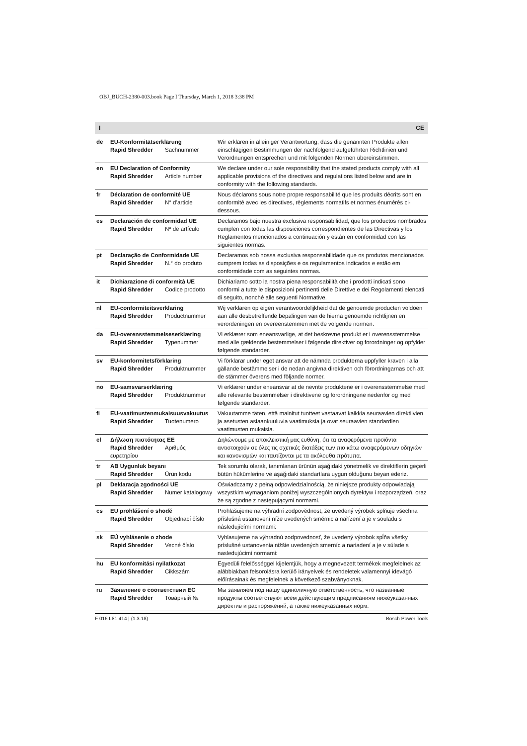OBJ_BUCH-2380-003.book Page I Thursday, March 1, 2018 3:38 PM
I CE
| de | EU-Konformitätserklärung Rapid Shredder Sachnummer | Wir erklären in alleiniger Verantwortung, dass die genannten Produkte allen einschlägigen Bestimmungen der nachfolgend aufgeführten Richtlinien und Verordnungen entsprechen und mit folgenden Normen übereinstimmen. |
| en | EU Declaration of Conformity Rapid Shredder Article number | We declare under our sole responsibility that the stated products comply with all applicable provisions of the directives and regulations listed below and are in conformity with the following standards. |
| fr | Déclaration de conformité UE Rapid Shredder N° d’article | Nous déclarons sous notre propre responsabilité que les produits décrits sont en conformité avec les directives, règlements normatifs et normes énumérés ci-dessous. |
| es | Declaración de conformidad UE Rapid Shredder Nº de artículo | Declaramos bajo nuestra exclusiva responsabilidad, que los productos nombrados cumplen con todas las disposiciones correspondientes de las Directivas y los Reglamentos mencionados a continuación y están en conformidad con las siguientes normas. |
| pt | Declaração de Conformidade UE Rapid Shredder N.° do produto | Declaramos sob nossa exclusiva responsabilidade que os produtos mencionados cumprem todas as disposições e os regulamentos indicados e estão em conformidade com as seguintes normas. |
| it | Dichiarazione di conformità UE Rapid Shredder Codice prodotto | Dichiariamo sotto la nostra piena responsabilità che i prodotti indicati sono conformi a tutte le disposizioni pertinenti delle Direttive e dei Regolamenti elencati di seguito, nonché alle seguenti Normative. |
| nl | EU-conformiteitsverklaring Rapid Shredder Productnummer | Wij verklaren op eigen verantwoordelijkheid dat de genoemde producten voldoen aan alle desbetreffende bepalingen van de hierna genoemde richtlijnen en verordeningen en overeenstemmen met de volgende normen. |
| da | EU-overensstemmelseserklæring Rapid Shredder Typenummer | Vi erklærer som eneansvarlige, at det beskrevne produkt er i overensstemmelse med alle gældende bestemmelser i følgende direktiver og forordninger og opfylder følgende standarder. |
| sv | EU-konformitetsförklaring Rapid Shredder Produktnummer | Vi förklarar under eget ansvar att de nämnda produkterna uppfyller kraven i alla gällande bestämmelser i de nedan angivna direktiven och förordningarnas och att de stämmer överens med följande normer. |
| no | EU-samsvarserklæring Rapid Shredder Produktnummer | Vi erklærer under eneansvar at de nevnte produktene er i overensstemmelse med alle relevante bestemmelser i direktivene og forordningene nedenfor og med følgende standarder. |
| fi | EU-vaatimustenmukaisuusvakuutus Rapid Shredder Tuotenumero | Vakuutamme täten, että mainitut tuotteet vastaavat kaikkia seuraavien direktiivien ja asetusten asiaankuuluvia vaatimuksia ja ovat seuraavien standardien vaatimusten mukaisia. |
| el | Δήλωση πιστότητας ΕΕ Rapid Shredder Αριθμός ευρετηρίου | Δηλώνουμε με αποκλειστική μας ευθύνη, ότι τα αναφερόμενα προϊόντα αντιστοιχούν σε όλες τις σχετικές διατάξεις των πιο κάτω αναφερόμενων οδηγιών και κανονισμών και ταυτίζονται με τα ακόλουθα πρότυπα. |
| tr | AB Uygunluk beyanı Rapid Shredder Ürün kodu | Tek sorumlu olarak, tanımlanan ürünün aşağıdaki yönetmelik ve direktiflerin geçerli bütün hükümlerine ve aşağıdaki standartlara uygun olduğunu beyan ederiz. |
| pl | Deklaracja zgodności UE Rapid Shredder Numer katalogowy | Oświadczamy z pełną odpowiedzialnością, że niniejsze produkty odpowiadają wszystkim wymaganiom poniżej wyszczególnionych dyrektyw i rozporządzeń, oraz że są zgodne z następującymi normami. |
| cs | EU prohlášení o shodě Rapid Shredder Objednací číslo | Prohlašujeme na výhradní zodpovědnost, že uvedený výrobek splňuje všechna příslušná ustanovení níže uvedených směrnic a nařízení a je v souladu s následujícími normami: |
| sk | EÚ vyhlásenie o zhode Rapid Shredder Vecné číslo | Vyhlasujeme na výhradnú zodpovednosť, že uvedený výrobok spĺňa všetky príslušné ustanovenia nižšie uvedených smerníc a nariadení a je v súlade s nasledujúcimi normami: |
| hu | EU konformitási nyilatkozat Rapid Shredder Cikkszám | Egyedüli felelősséggel kijelentjük, hogy a megnevezett termékek megfelelnek az alábbiakban felsorolásra kerülő irányelvek és rendeletek valamennyi idevágó előírásainak és megfelelnek a következő szabványoknak. |
| ru | Заявление о соответствии ЕС Rapid Shredder Товарный № | Мы заявляем под нашу единоличную ответственность, что названные продукты соответствуют всем действующим предписаниям нижеуказанных директив и распоряжений, а также нижеуказанных норм. |
F 016 L81 414 | (1.3.18) Bosch Power Tools